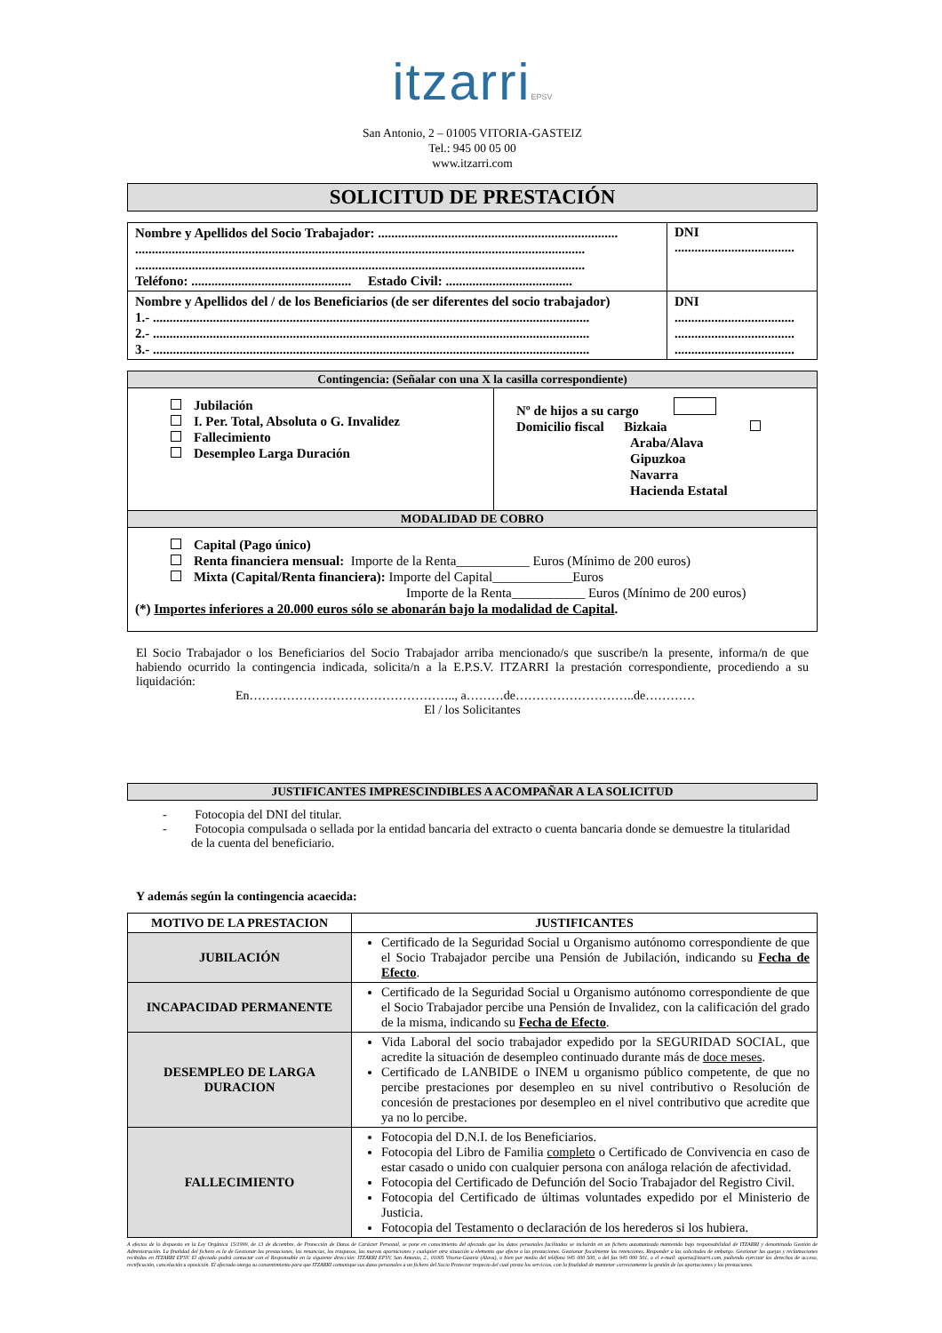itzarriEPSV
San Antonio, 2 – 01005 VITORIA-GASTEIZ
Tel.: 945 00 05 00
www.itzarri.com
SOLICITUD DE PRESTACIÓN
| Nombre y Apellidos del Socio Trabajador: ........................................................................ ....................................................................................................................................... ....................................................................................................................................... Teléfono: ................................................ Estado Civil: ...................................... | DNI .................................... |
| Nombre y Apellidos del / de los Beneficiarios (de ser diferentes del socio trabajador) 1.- ................................................................................................................................... 2.- ................................................................................................................................... 3.- ................................................................................................................................... | DNI .................................... .................................... .................................... |
| Contingencia: (Señalar con una X la casilla correspondiente) | |
| Jubilación I. Per. Total, Absoluta o G. Invalidez Fallecimiento Desempleo Larga Duración | Nº de hijos a su cargo Domicilio fiscal Bizkaia Araba/Alava Gipuzkoa Navarra Hacienda Estatal |
| MODALIDAD DE COBRO | |
| Capital (Pago único) Renta financiera mensual: Importe de la Renta___________ Euros (Mínimo de 200 euros) Mixta (Capital/Renta financiera): Importe del Capital____________Euros Importe de la Renta___________ Euros (Mínimo de 200 euros) (*) Importes inferiores a 20.000 euros sólo se abonarán bajo la modalidad de Capital . | |
El Socio Trabajador o los Beneficiarios del Socio Trabajador arriba mencionado/s que suscribe/n la presente, informa/n de que habiendo ocurrido la contingencia indicada, solicita/n a la E.P.S.V. ITZARRI la prestación correspondiente, procediendo a su liquidación:
En………………………………………….., a………de………………………..de…………
El / los Solicitantes
JUSTIFICANTES IMPRESCINDIBLES A ACOMPAÑAR A LA SOLICITUD
- Fotocopia del DNI del titular.
- Fotocopia compulsada o sellada por la entidad bancaria del extracto o cuenta bancaria donde se demuestre la titularidad
de la cuenta del beneficiario.
Y además según la contingencia acaecida:
| MOTIVO DE LA PRESTACION | JUSTIFICANTES |
| --- | --- |
| JUBILACIÓN | Certificado de la Seguridad Social u Organismo autónomo correspondiente de que el Socio Trabajador percibe una Pensión de Jubilación, indicando su Fecha de Efecto . |
| INCAPACIDAD PERMANENTE | Certificado de la Seguridad Social u Organismo autónomo correspondiente de que el Socio Trabajador percibe una Pensión de Invalidez, con la calificación del grado de la misma, indicando su Fecha de Efecto . |
| DESEMPLEO DE LARGA DURACION | Vida Laboral del socio trabajador expedido por la SEGURIDAD SOCIAL, que acredite la situación de desempleo continuado durante más de doce meses . Certificado de LANBIDE o INEM u organismo público competente, de que no percibe prestaciones por desempleo en su nivel contributivo o Resolución de concesión de prestaciones por desempleo en el nivel contributivo que acredite que ya no lo percibe. |
| FALLECIMIENTO | Fotocopia del D.N.I. de los Beneficiarios. Fotocopia del Libro de Familia completo o Certificado de Convivencia en caso de estar casado o unido con cualquier persona con análoga relación de afectividad. Fotocopia del Certificado de Defunción del Socio Trabajador del Registro Civil. Fotocopia del Certificado de últimas voluntades expedido por el Ministerio de Justicia. Fotocopia del Testamento o declaración de los herederos si los hubiera. |
A efectos de lo dispuesto en la Ley Orgánica 15/1999, de 13 de diciembre, de Protección de Datos de Carácter Personal, se pone en conocimiento del afectado que los datos personales facilitados se incluirán en un fichero automatizado mantenido bajo responsabilidad de ITZARRI y denominado Gestión de Administración. La finalidad del fichero es la de Gestionar las prestaciones, las renuncias, los traspasos, las nuevas aportaciones y cualquier otra situación u elemento que afecte a las prestaciones. Gestionar fiscalmente las retenciones. Responder a las solicitudes de embargo. Gestionar las quejas y reclamaciones recibidas en ITZARRI EPSV. El afectado podrá contactar con el Responsable en la siguiente dirección: ITZARRI EPSV, San Antonio, 2., 01005 Vitoria-Gasteiz (Alava), o bien por medio del teléfono 945 000 500, o del fax 945 000 501, o el e-mail: aporta@itzarri.com, pudiendo ejercitar los derechos de acceso, rectificación, cancelación u oposición. El afectado otorga su consentimiento para que ITZARRI comunique sus datos personales a un fichero del Socio Protector respecto del cual presta los servicios, con la finalidad de mantener correctamente la gestión de las aportaciones y las prestaciones.